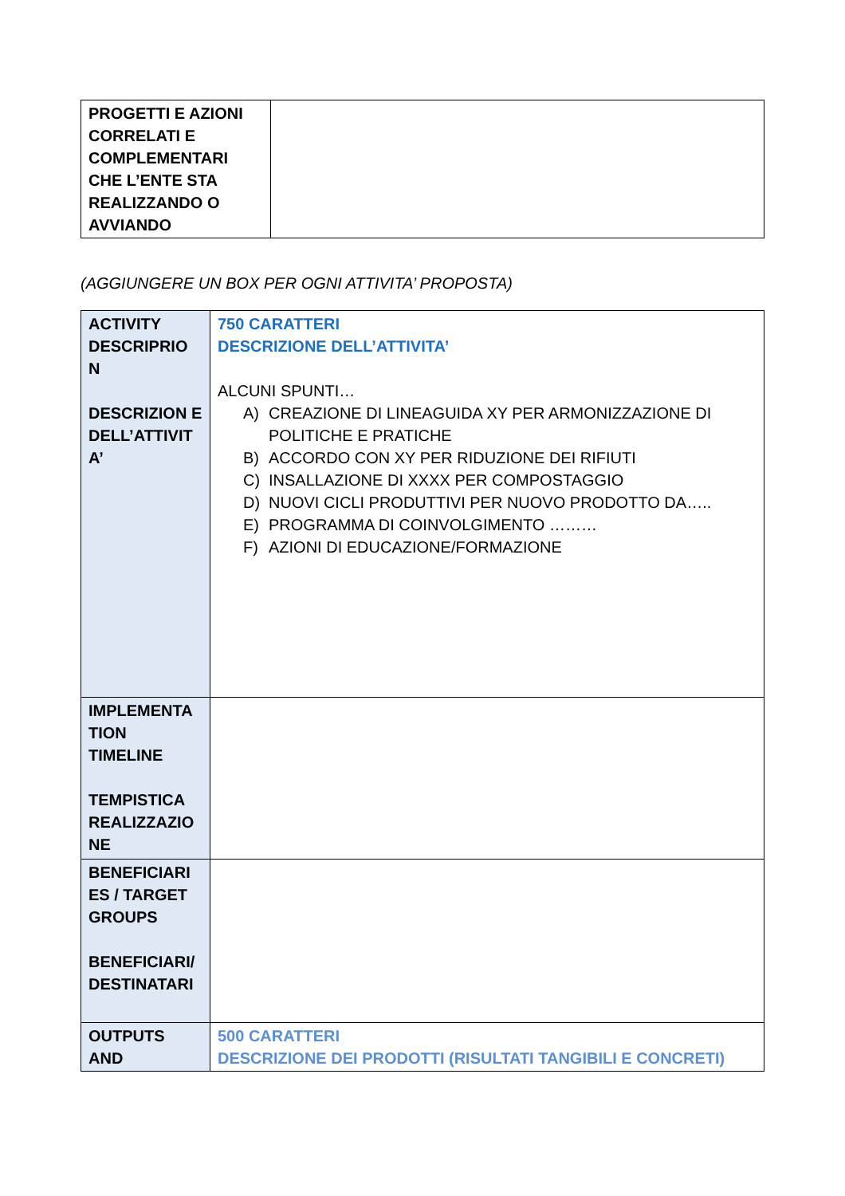| PROGETTI E AZIONI CORRELATI E COMPLEMENTARI CHE L’ENTE STA REALIZZANDO O AVVIANDO | |
(AGGIUNGERE UN BOX PER OGNI ATTIVITA’ PROPOSTA)
| ACTIVITY DESCRIPRIO N DESCRIZION E DELL’ATTIVIT A’ | 750 CARATTERI DESCRIZIONE DELL’ATTIVITA’ ALCUNI SPUNTI… A) CREAZIONE DI LINEAGUIDA XY PER ARMONIZZAZIONE DI POLITICHE E PRATICHE B) ACCORDO CON XY PER RIDUZIONE DEI RIFIUTI C) INSALLAZIONE DI XXXX PER COMPOSTAGGIO D) NUOVI CICLI PRODUTTIVI PER NUOVO PRODOTTO DA….. E) PROGRAMMA DI COINVOLGIMENTO ……… F) AZIONI DI EDUCAZIONE/FORMAZIONE |
| IMPLEMENTA TION TIMELINE TEMPISTICA REALIZZAZIO NE | |
| BENEFICIARI ES / TARGET GROUPS BENEFICIARI/ DESTINATARI | |
| OUTPUTS AND | 500 CARATTERI DESCRIZIONE DEI PRODOTTI (RISULTATI TANGIBILI E CONCRETI) |